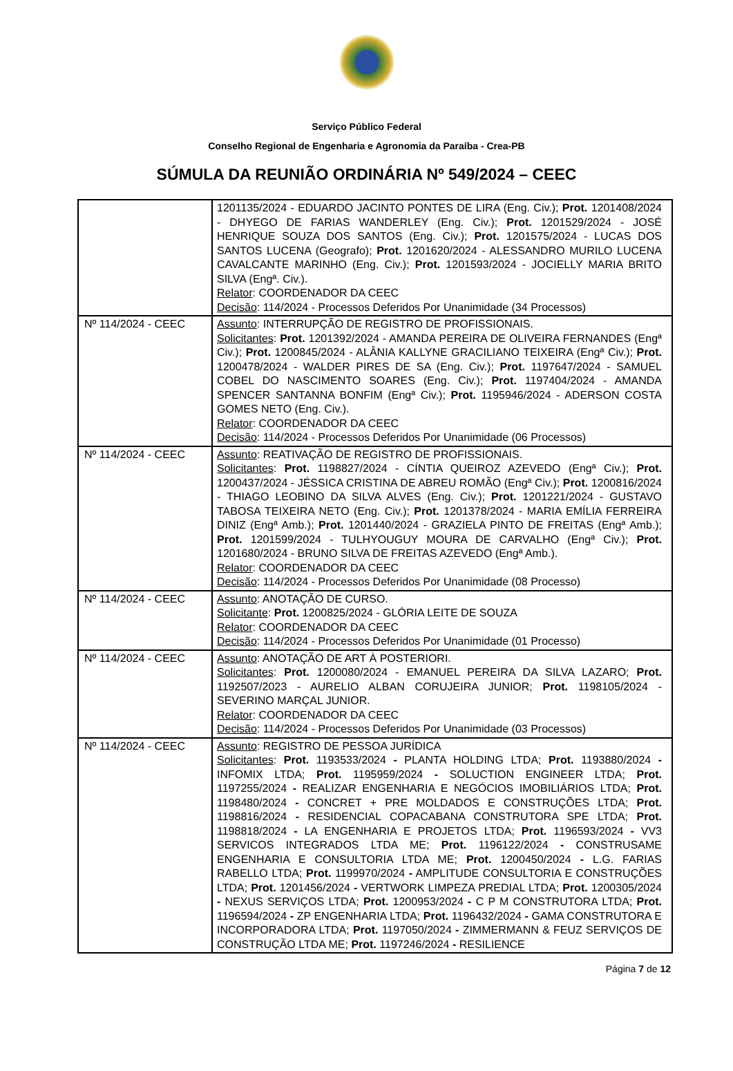Serviço Público Federal
Conselho Regional de Engenharia e Agronomia da Paraíba - Crea-PB
SÚMULA DA REUNIÃO ORDINÁRIA Nº 549/2024 – CEEC
| | 1201135/2024 - EDUARDO JACINTO PONTES DE LIRA (Eng. Civ.); Prot. 1201408/2024 - DHYEGO DE FARIAS WANDERLEY (Eng. Civ.); Prot. 1201529/2024 - JOSÉ HENRIQUE SOUZA DOS SANTOS (Eng. Civ.); Prot. 1201575/2024 - LUCAS DOS SANTOS LUCENA (Geografo); Prot. 1201620/2024 - ALESSANDRO MURILO LUCENA CAVALCANTE MARINHO (Eng. Civ.); Prot. 1201593/2024 - JOCIELLY MARIA BRITO SILVA (Engª. Civ.). Relator : COORDENADOR DA CEEC Decisão : 114/2024 - Processos Deferidos Por Unanimidade (34 Processos) |
| Nº 114/2024 - CEEC | Assunto : INTERRUPÇÃO DE REGISTRO DE PROFISSIONAIS. Solicitantes : Prot. 1201392/2024 - AMANDA PEREIRA DE OLIVEIRA FERNANDES (Engª Civ.); Prot. 1200845/2024 - ALÂNIA KALLYNE GRACILIANO TEIXEIRA (Engª Civ.); Prot. 1200478/2024 - WALDER PIRES DE SA (Eng. Civ.); Prot. 1197647/2024 - SAMUEL COBEL DO NASCIMENTO SOARES (Eng. Civ.); Prot. 1197404/2024 - AMANDA SPENCER SANTANNA BONFIM (Engª Civ.); Prot. 1195946/2024 - ADERSON COSTA GOMES NETO (Eng. Civ.). Relator : COORDENADOR DA CEEC Decisão : 114/2024 - Processos Deferidos Por Unanimidade (06 Processos) |
| Nº 114/2024 - CEEC | Assunto : REATIVAÇÃO DE REGISTRO DE PROFISSIONAIS. Solicitantes : Prot. 1198827/2024 - CÍNTIA QUEIROZ AZEVEDO (Engª Civ.); Prot. 1200437/2024 - JÉSSICA CRISTINA DE ABREU ROMÃO (Engª Civ.); Prot. 1200816/2024 - THIAGO LEOBINO DA SILVA ALVES (Eng. Civ.); Prot. 1201221/2024 - GUSTAVO TABOSA TEIXEIRA NETO (Eng. Civ.); Prot. 1201378/2024 - MARIA EMÍLIA FERREIRA DINIZ (Engª Amb.); Prot. 1201440/2024 - GRAZIELA PINTO DE FREITAS (Engª Amb.); Prot. 1201599/2024 - TULHYOUGUY MOURA DE CARVALHO (Engª Civ.); Prot. 1201680/2024 - BRUNO SILVA DE FREITAS AZEVEDO (Engª Amb.). Relator : COORDENADOR DA CEEC Decisão : 114/2024 - Processos Deferidos Por Unanimidade (08 Processo) |
| Nº 114/2024 - CEEC | Assunto : ANOTAÇÃO DE CURSO. Solicitante : Prot. 1200825/2024 - GLÓRIA LEITE DE SOUZA Relator : COORDENADOR DA CEEC Decisão : 114/2024 - Processos Deferidos Por Unanimidade (01 Processo) |
| Nº 114/2024 - CEEC | Assunto : ANOTAÇÃO DE ART À POSTERIORI. Solicitantes : Prot. 1200080/2024 - EMANUEL PEREIRA DA SILVA LAZARO; Prot. 1192507/2023 - AURELIO ALBAN CORUJEIRA JUNIOR; Prot. 1198105/2024 - SEVERINO MARÇAL JUNIOR. Relator : COORDENADOR DA CEEC Decisão : 114/2024 - Processos Deferidos Por Unanimidade (03 Processos) |
| Nº 114/2024 - CEEC | Assunto : REGISTRO DE PESSOA JURÍDICA Solicitantes : Prot. 1193533/2024 - PLANTA HOLDING LTDA; Prot. 1193880/2024 - INFOMIX LTDA; Prot. 1195959/2024 - SOLUCTION ENGINEER LTDA; Prot. 1197255/2024 - REALIZAR ENGENHARIA E NEGÓCIOS IMOBILIÁRIOS LTDA; Prot. 1198480/2024 - CONCRET + PRE MOLDADOS E CONSTRUÇÕES LTDA; Prot. 1198816/2024 - RESIDENCIAL COPACABANA CONSTRUTORA SPE LTDA; Prot. 1198818/2024 - LA ENGENHARIA E PROJETOS LTDA; Prot. 1196593/2024 - VV3 SERVICOS INTEGRADOS LTDA ME; Prot. 1196122/2024 - CONSTRUSAME ENGENHARIA E CONSULTORIA LTDA ME; Prot. 1200450/2024 - L.G. FARIAS RABELLO LTDA; Prot. 1199970/2024 - AMPLITUDE CONSULTORIA E CONSTRUÇÕES LTDA; Prot. 1201456/2024 - VERTWORK LIMPEZA PREDIAL LTDA; Prot. 1200305/2024 - NEXUS SERVIÇOS LTDA; Prot. 1200953/2024 - C P M CONSTRUTORA LTDA; Prot. 1196594/2024 - ZP ENGENHARIA LTDA; Prot. 1196432/2024 - GAMA CONSTRUTORA E INCORPORADORA LTDA; Prot. 1197050/2024 - ZIMMERMANN & FEUZ SERVIÇOS DE CONSTRUÇÃO LTDA ME; Prot. 1197246/2024 - RESILIENCE |
Página 7 de 12